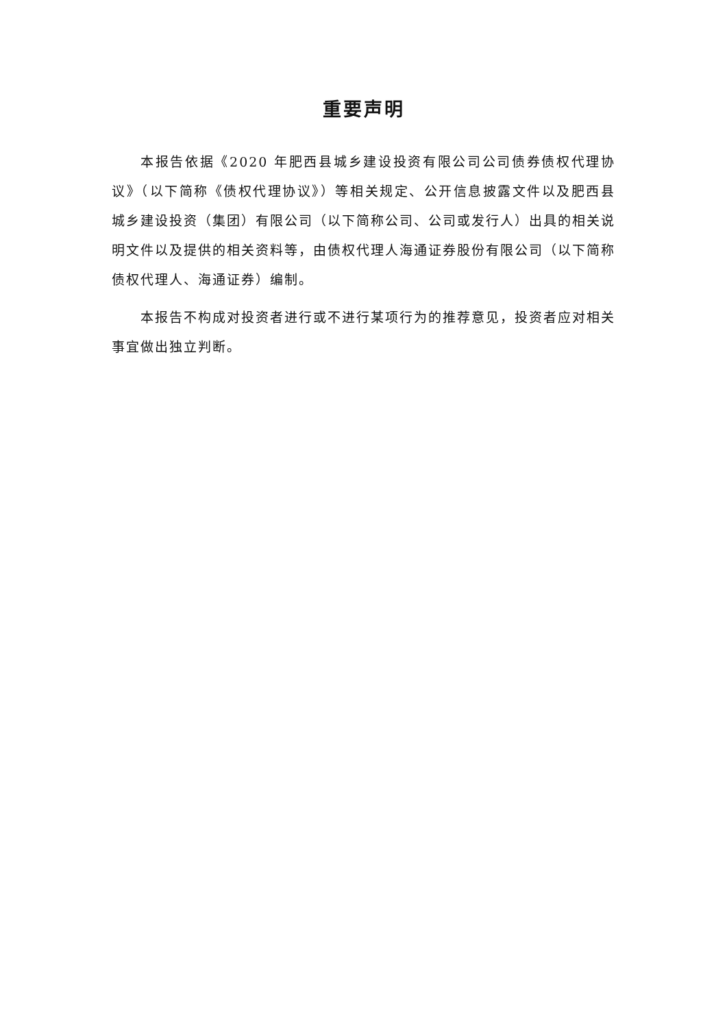重要声明
本报告依据《2020 年肥西县城乡建设投资有限公司公司债券债权代理协议》（以下简称《债权代理协议》）等相关规定、公开信息披露文件以及肥西县城乡建设投资（集团）有限公司（以下简称公司、公司或发行人）出具的相关说明文件以及提供的相关资料等，由债权代理人海通证券股份有限公司（以下简称债权代理人、海通证券）编制。
本报告不构成对投资者进行或不进行某项行为的推荐意见，投资者应对相关事宜做出独立判断。